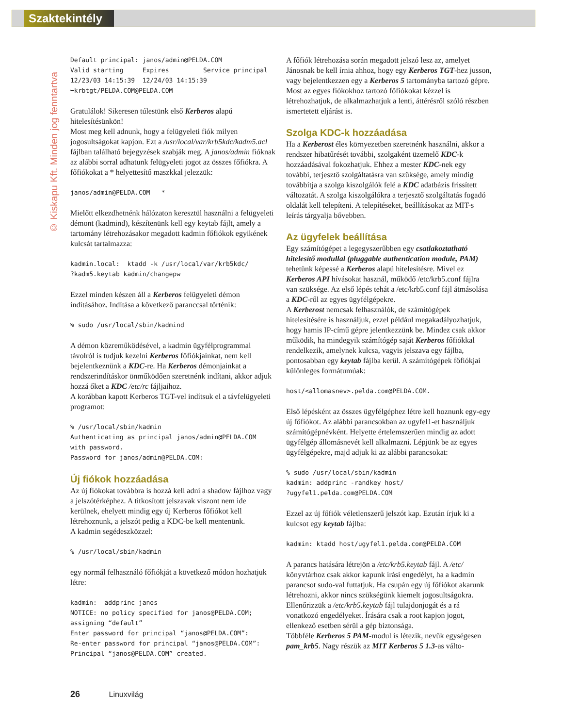Szaktekintély
© Kiskapu Kft. Minden jog fenntartva
Default principal: janos/admin@PELDA.COM
Valid starting     Expires         Service principal
12/23/03 14:15:39  12/24/03 14:15:39
➥krbtgt/PELDA.COM@PELDA.COM
Gratulálok! Sikeresen túlestünk első Kerberos alapú hitelesítésünkön!
Most meg kell adnunk, hogy a felügyeleti fiók milyen jogosultságokat kapjon. Ezt a /usr/local/var/krb5kdc/kadm5.acl fájlban található bejegyzések szabják meg. A janos/admin fióknak az alábbi sorral adhatunk felügyeleti jogot az összes főfiókra. A főfiókokat a * helyettesítő maszkkal jelezzük:
janos/admin@PELDA.COM   *
Mielőtt elkezdhetnénk hálózaton keresztül használni a felügyeleti démont (kadmind), készítenünk kell egy keytab fájlt, amely a tartomány létrehozásakor megadott kadmin főfiókok egyikének kulcsát tartalmazza:
kadmin.local:  ktadd -k /usr/local/var/krb5kdc/
?kadm5.keytab kadmin/changepw
Ezzel minden készen áll a Kerberos felügyeleti démon indításához. Indítása a következő paranccsal történik:
% sudo /usr/local/sbin/kadmind
A démon közreműködésével, a kadmin ügyfélprogrammal távolról is tudjuk kezelni Kerberos főfiókjainkat, nem kell bejelentkeznünk a KDC-re. Ha Kerberos démonjainkat a rendszerindításkor önműködően szeretnénk indítani, akkor adjuk hozzá őket a KDC /etc/rc fájljaihoz.
A korábban kapott Kerberos TGT-vel indítsuk el a távfelügyeleti programot:
% /usr/local/sbin/kadmin
Authenticating as principal janos/admin@PELDA.COM
with password.
Password for janos/admin@PELDA.COM:
Új fiókok hozzáadása
Az új fiókokat továbbra is hozzá kell adni a shadow fájlhoz vagy a jelszótérképhez. A titkosított jelszavak viszont nem ide kerülnek, ehelyett mindig egy új Kerberos főfiókot kell létrehoznunk, a jelszót pedig a KDC-be kell mentenünk.
A kadmin segédeszközzel:
% /usr/local/sbin/kadmin
egy normál felhasználó főfiókját a következő módon hozhatjuk létre:
kadmin:  addprinc janos
NOTICE: no policy specified for janos@PELDA.COM;
assigning “default”
Enter password for principal “janos@PELDA.COM”:
Re-enter password for principal “janos@PELDA.COM”:
Principal “janos@PELDA.COM” created.
A főfiók létrehozása során megadott jelszó lesz az, amelyet Jánosnak be kell írnia ahhoz, hogy egy Kerberos TGT-hez jusson, vagy bejelentkezzen egy a Kerberos 5 tartományba tartozó gépre.
Most az egyes fiókokhoz tartozó főfiókokat kézzel is létrehozhatjuk, de alkalmazhatjuk a lenti, áttérésről szóló részben ismertetett eljárást is.
Szolga KDC-k hozzáadása
Ha a Kerberost éles környezetben szeretnénk használni, akkor a rendszer hibatűrését további, szolgaként üzemelő KDC-k hozzáadásával fokozhatjuk. Ehhez a mester KDC-nek egy további, terjesztő szolgáltatásra van szüksége, amely mindig továbbítja a szolga kiszolgálók felé a KDC adatbázis frissített változatát. A szolga kiszolgálókra a terjesztő szolgáltatás fogadó oldalát kell telepíteni. A telepítéseket, beállításokat az MIT-s leírás tárgyalja bővebben.
Az ügyfelek beállítása
Egy számítógépet a legegyszerűbben egy csatlakoztatható hitelesítő modullal (pluggable authentication module, PAM) tehetünk képessé a Kerberos alapú hitelesítésre. Mivel ez Kerberos API hívásokat használ, működő /etc/krb5.conf fájlra van szüksége. Az első lépés tehát a /etc/krb5.conf fájl átmásolása a KDC-ről az egyes ügyfélgépekre.
A Kerberost nemcsak felhasználók, de számítógépek hitelesítésére is használjuk, ezzel például megakadályozhatjuk, hogy hamis IP-című gépre jelentkezzünk be. Mindez csak akkor működik, ha mindegyik számítógép saját Kerberos főfiókkal rendelkezik, amelynek kulcsa, vagyis jelszava egy fájlba, pontosabban egy keytab fájlba kerül. A számítógépek főfiókjai különleges formátumúak:
host/<allomasnev>.pelda.com@PELDA.COM.
Első lépésként az összes ügyfélgéphez létre kell hoznunk egy-egy új főfiókot. Az alábbi parancsokban az ugyfel1-et használjuk számítógépnévként. Helyette értelemszerűen mindig az adott ügyfélgép állomásnevét kell alkalmazni. Lépjünk be az egyes ügyfélgépekre, majd adjuk ki az alábbi parancsokat:
% sudo /usr/local/sbin/kadmin
kadmin: addprinc -randkey host/
?ugyfel1.pelda.com@PELDA.COM
Ezzel az új főfiók véletlenszerű jelszót kap. Ezután írjuk ki a kulcsot egy keytab fájlba:
kadmin: ktadd host/ugyfel1.pelda.com@PELDA.COM
A parancs hatására létrejön a /etc/krb5.keytab fájl. A /etc/ könyvtárhoz csak akkor kapunk írási engedélyt, ha a kadmin parancsot sudo-val futtatjuk. Ha csupán egy új főfiókot akarunk létrehozni, akkor nincs szükségünk kiemelt jogosultságokra. Ellenőrizzük a /etc/krb5.keytab fájl tulajdonjogát és a rá vonatkozó engedélyeket. Írására csak a root kapjon jogot, ellenkező esetben sérül a gép biztonsága.
Többféle Kerberos 5 PAM-modul is létezik, nevük egységesen pam_krb5. Nagy részük az MIT Kerberos 5 1.3-as válto-
26 Linuxvilág